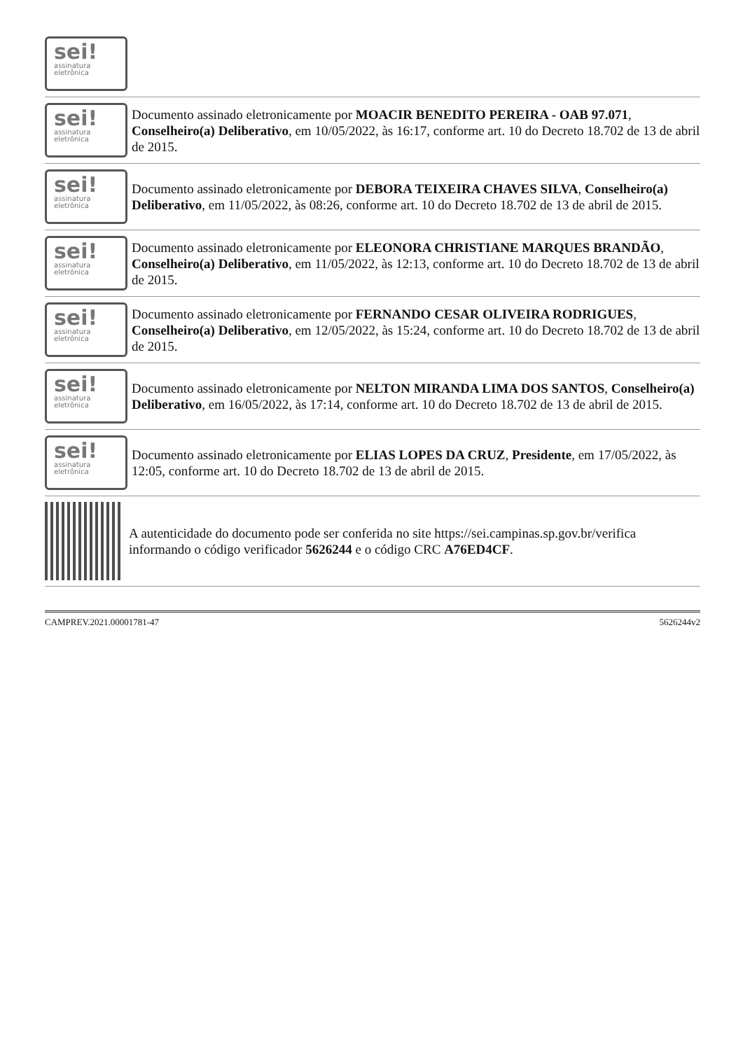sei!
assinatura eletrônica
sei!
assinatura eletrônica
Documento assinado eletronicamente por MOACIR BENEDITO PEREIRA - OAB 97.071, Conselheiro(a) Deliberativo, em 10/05/2022, às 16:17, conforme art. 10 do Decreto 18.702 de 13 de abril de 2015.
sei!
assinatura eletrônica
Documento assinado eletronicamente por DEBORA TEIXEIRA CHAVES SILVA, Conselheiro(a) Deliberativo, em 11/05/2022, às 08:26, conforme art. 10 do Decreto 18.702 de 13 de abril de 2015.
sei!
assinatura eletrônica
Documento assinado eletronicamente por ELEONORA CHRISTIANE MARQUES BRANDÃO, Conselheiro(a) Deliberativo, em 11/05/2022, às 12:13, conforme art. 10 do Decreto 18.702 de 13 de abril de 2015.
sei!
assinatura eletrônica
Documento assinado eletronicamente por FERNANDO CESAR OLIVEIRA RODRIGUES, Conselheiro(a) Deliberativo, em 12/05/2022, às 15:24, conforme art. 10 do Decreto 18.702 de 13 de abril de 2015.
sei!
assinatura eletrônica
Documento assinado eletronicamente por NELTON MIRANDA LIMA DOS SANTOS, Conselheiro(a) Deliberativo, em 16/05/2022, às 17:14, conforme art. 10 do Decreto 18.702 de 13 de abril de 2015.
sei!
assinatura eletrônica
Documento assinado eletronicamente por ELIAS LOPES DA CRUZ, Presidente, em 17/05/2022, às 12:05, conforme art. 10 do Decreto 18.702 de 13 de abril de 2015.
A autenticidade do documento pode ser conferida no site https://sei.campinas.sp.gov.br/verifica informando o código verificador 5626244 e o código CRC A76ED4CF.
CAMPREV.2021.00001781-47 5626244v2